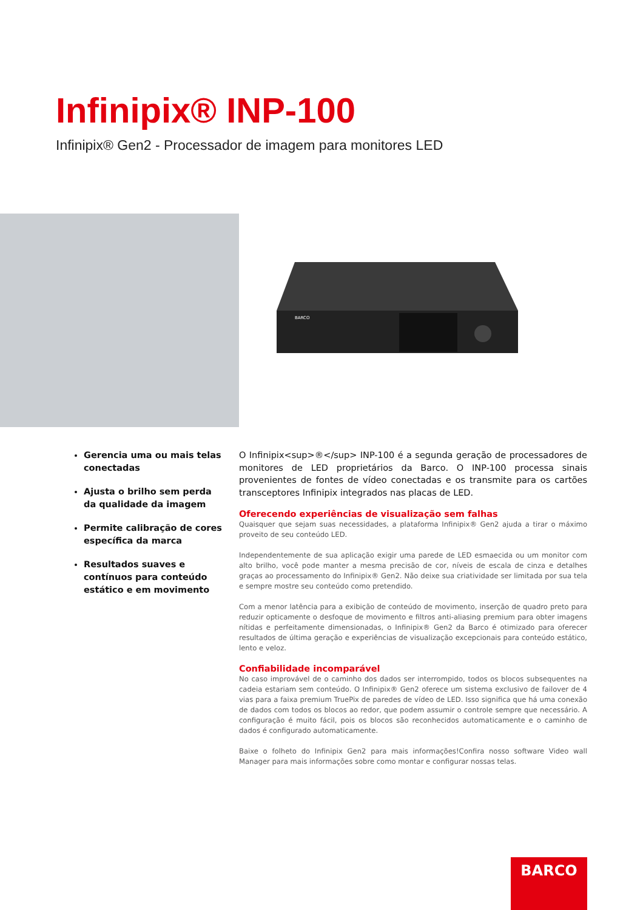Infinipix® INP-100
Infinipix® Gen2 - Processador de imagem para monitores LED
BARCO
Gerencia uma ou mais telas conectadas
Ajusta o brilho sem perda da qualidade da imagem
Permite calibração de cores específica da marca
Resultados suaves e contínuos para conteúdo estático e em movimento
O Infinipix<sup>®</sup> INP-100 é a segunda geração de processadores de monitores de LED proprietários da Barco. O INP-100 processa sinais provenientes de fontes de vídeo conectadas e os transmite para os cartões transceptores Infinipix integrados nas placas de LED.
Oferecendo experiências de visualização sem falhas
Quaisquer que sejam suas necessidades, a plataforma Infinipix® Gen2 ajuda a tirar o máximo proveito de seu conteúdo LED.
Independentemente de sua aplicação exigir uma parede de LED esmaecida ou um monitor com alto brilho, você pode manter a mesma precisão de cor, níveis de escala de cinza e detalhes graças ao processamento do Infinipix® Gen2. Não deixe sua criatividade ser limitada por sua tela e sempre mostre seu conteúdo como pretendido.
Com a menor latência para a exibição de conteúdo de movimento, inserção de quadro preto para reduzir opticamente o desfoque de movimento e filtros anti-aliasing premium para obter imagens nítidas e perfeitamente dimensionadas, o Infinipix® Gen2 da Barco é otimizado para oferecer resultados de última geração e experiências de visualização excepcionais para conteúdo estático, lento e veloz.
Confiabilidade incomparável
No caso improvável de o caminho dos dados ser interrompido, todos os blocos subsequentes na cadeia estariam sem conteúdo. O Infinipix® Gen2 oferece um sistema exclusivo de failover de 4 vias para a faixa premium TruePix de paredes de vídeo de LED. Isso significa que há uma conexão de dados com todos os blocos ao redor, que podem assumir o controle sempre que necessário. A configuração é muito fácil, pois os blocos são reconhecidos automaticamente e o caminho de dados é configurado automaticamente.
Baixe o folheto do Infinipix Gen2 para mais informações!Confira nosso software Video wall Manager para mais informações sobre como montar e configurar nossas telas.
BARCO